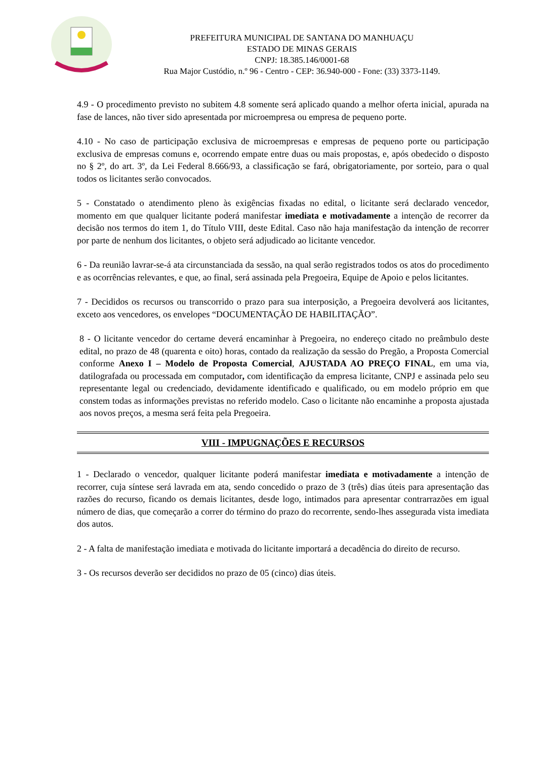PREFEITURA MUNICIPAL DE SANTANA DO MANHUAÇU
ESTADO DE MINAS GERAIS
CNPJ: 18.385.146/0001-68
Rua Major Custódio, n.º 96 - Centro - CEP: 36.940-000 - Fone: (33) 3373-1149.
4.9 - O procedimento previsto no subitem 4.8 somente será aplicado quando a melhor oferta inicial, apurada na fase de lances, não tiver sido apresentada por microempresa ou empresa de pequeno porte.
4.10 - No caso de participação exclusiva de microempresas e empresas de pequeno porte ou participação exclusiva de empresas comuns e, ocorrendo empate entre duas ou mais propostas, e, após obedecido o disposto no § 2º, do art. 3º, da Lei Federal 8.666/93, a classificação se fará, obrigatoriamente, por sorteio, para o qual todos os licitantes serão convocados.
5 - Constatado o atendimento pleno às exigências fixadas no edital, o licitante será declarado vencedor, momento em que qualquer licitante poderá manifestar imediata e motivadamente a intenção de recorrer da decisão nos termos do item 1, do Título VIII, deste Edital. Caso não haja manifestação da intenção de recorrer por parte de nenhum dos licitantes, o objeto será adjudicado ao licitante vencedor.
6 - Da reunião lavrar-se-á ata circunstanciada da sessão, na qual serão registrados todos os atos do procedimento e as ocorrências relevantes, e que, ao final, será assinada pela Pregoeira, Equipe de Apoio e pelos licitantes.
7 - Decididos os recursos ou transcorrido o prazo para sua interposição, a Pregoeira devolverá aos licitantes, exceto aos vencedores, os envelopes “DOCUMENTAÇÃO DE HABILITAÇÃO”.
8 - O licitante vencedor do certame deverá encaminhar à Pregoeira, no endereço citado no preâmbulo deste edital, no prazo de 48 (quarenta e oito) horas, contado da realização da sessão do Pregão, a Proposta Comercial conforme Anexo I – Modelo de Proposta Comercial, AJUSTADA AO PREÇO FINAL, em uma via, datilografada ou processada em computador, com identificação da empresa licitante, CNPJ e assinada pelo seu representante legal ou credenciado, devidamente identificado e qualificado, ou em modelo próprio em que constem todas as informações previstas no referido modelo. Caso o licitante não encaminhe a proposta ajustada aos novos preços, a mesma será feita pela Pregoeira.
VIII - IMPUGNAÇÕES E RECURSOS
1 - Declarado o vencedor, qualquer licitante poderá manifestar imediata e motivadamente a intenção de recorrer, cuja síntese será lavrada em ata, sendo concedido o prazo de 3 (três) dias úteis para apresentação das razões do recurso, ficando os demais licitantes, desde logo, intimados para apresentar contrarrazões em igual número de dias, que começarão a correr do término do prazo do recorrente, sendo-lhes assegurada vista imediata dos autos.
2 - A falta de manifestação imediata e motivada do licitante importará a decadência do direito de recurso.
3 - Os recursos deverão ser decididos no prazo de 05 (cinco) dias úteis.